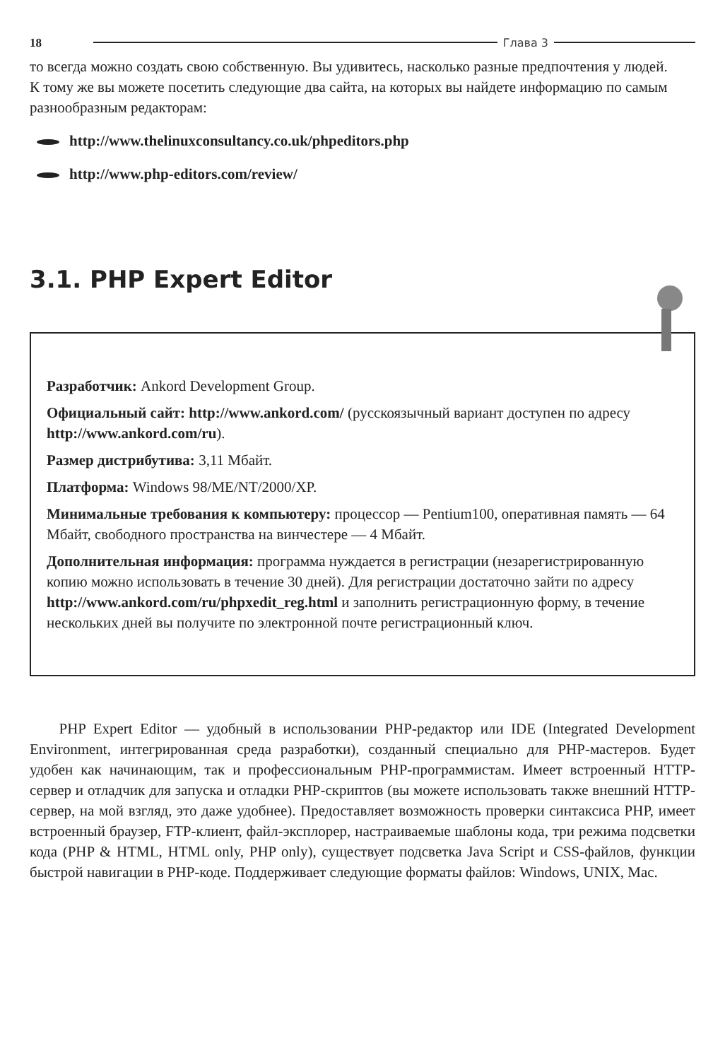18 Глава 3
то всегда можно создать свою собственную. Вы удивитесь, насколько разные предпочтения у людей.
К тому же вы можете посетить следующие два сайта, на которых вы найдете информацию по самым разнообразным редакторам:
http://www.thelinuxconsultancy.co.uk/phpeditors.php
http://www.php-editors.com/review/
3.1. PHP Expert Editor
Разработчик: Ankord Development Group.
Официальный сайт: http://www.ankord.com/ (русскоязычный вариант доступен по адресу http://www.ankord.com/ru).
Размер дистрибутива: 3,11 Мбайт.
Платформа: Windows 98/ME/NT/2000/XP.
Минимальные требования к компьютеру: процессор — Pentium100, оперативная память — 64 Мбайт, свободного пространства на винчестере — 4 Мбайт.
Дополнительная информация: программа нуждается в регистрации (незарегистрированную копию можно использовать в течение 30 дней). Для регистрации достаточно зайти по адресу http://www.ankord.com/ru/phpxedit_reg.html и заполнить регистрационную форму, в течение нескольких дней вы получите по электронной почте регистрационный ключ.
PHP Expert Editor — удобный в использовании PHP-редактор или IDE (Integrated Development Environment, интегрированная среда разработки), созданный специально для PHP-мастеров. Будет удобен как начинающим, так и профессиональным PHP-программистам. Имеет встроенный HTTP-сервер и отладчик для запуска и отладки PHP-скриптов (вы можете использовать также внешний HTTP-сервер, на мой взгляд, это даже удобнее). Предоставляет возможность проверки синтаксиса PHP, имеет встроенный браузер, FTP-клиент, файл-эксплорер, настраиваемые шаблоны кода, три режима подсветки кода (PHP & HTML, HTML only, PHP only), существует подсветка Java Script и CSS-файлов, функции быстрой навигации в PHP-коде. Поддерживает следующие форматы файлов: Windows, UNIX, Mac.